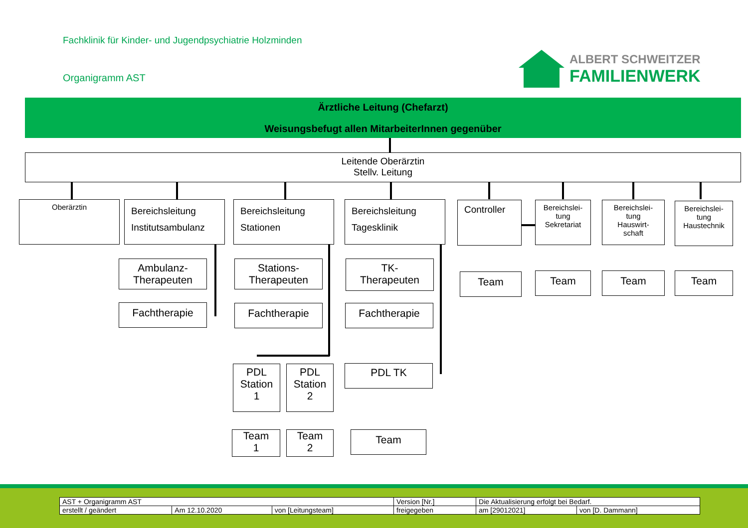Fachklinik für Kinder- und Jugendpsychiatrie Holzminden
Organigramm AST
ALBERT SCHWEITZER
FAMILIENWERK
Ärztliche Leitung (Chefarzt)
Weisungsbefugt allen MitarbeiterInnen gegenüber
Leitende Oberärztin
Stellv. Leitung
Oberärztin
Bereichsleitung
Institutsambulanz
Bereichsleitung
Stationen
Bereichsleitung
Tagesklinik
Controller
Bereichslei-
tung
Sekretariat
Bereichslei-
tung
Hauswirt-
schaft
Bereichslei-
tung
Haustechnik
Ambulanz-
Therapeuten
Stations-
Therapeuten
TK-
Therapeuten
Fachtherapie Fachtherapie Fachtherapie
PDL
Station
1
PDL
Station
2
PDL TK
Team
1
Team
2
Team
Team Team Team Team
| AST + Organigramm AST | | | Version [Nr.] | Die Aktualisierung erfolgt bei Bedarf. | |
| erstellt / geändert | Am 12.10.2020 | von [Leitungsteam] | freigegeben | am [29012021] | von [D. Dammann] |